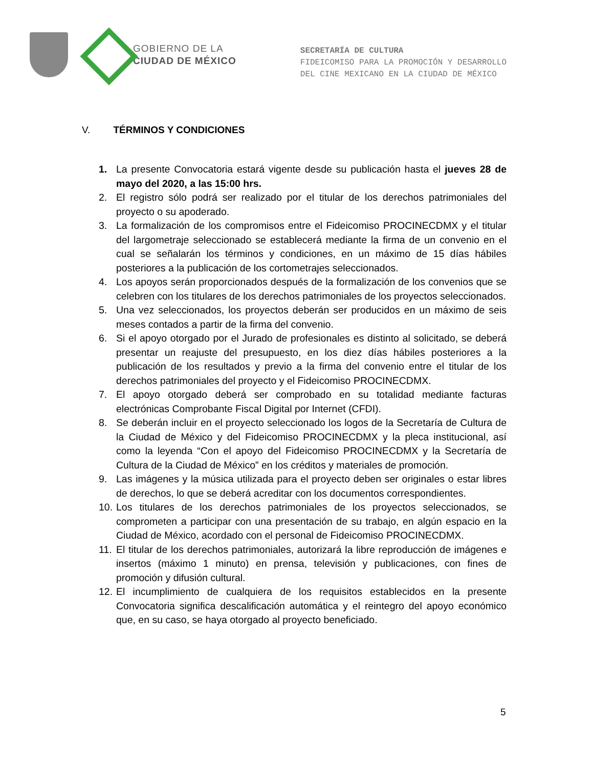GOBIERNO DE LA
CIUDAD DE MÉXICO
SECRETARÍA DE CULTURA
FIDEICOMISO PARA LA PROMOCIÓN Y DESARROLLO
DEL CINE MEXICANO EN LA CIUDAD DE MÉXICO
V. TÉRMINOS Y CONDICIONES
1. La presente Convocatoria estará vigente desde su publicación hasta el jueves 28 de mayo del 2020, a las 15:00 hrs.
2. El registro sólo podrá ser realizado por el titular de los derechos patrimoniales del proyecto o su apoderado.
3. La formalización de los compromisos entre el Fideicomiso PROCINECDMX y el titular del largometraje seleccionado se establecerá mediante la firma de un convenio en el cual se señalarán los términos y condiciones, en un máximo de 15 días hábiles posteriores a la publicación de los cortometrajes seleccionados.
4. Los apoyos serán proporcionados después de la formalización de los convenios que se celebren con los titulares de los derechos patrimoniales de los proyectos seleccionados.
5. Una vez seleccionados, los proyectos deberán ser producidos en un máximo de seis meses contados a partir de la firma del convenio.
6. Si el apoyo otorgado por el Jurado de profesionales es distinto al solicitado, se deberá presentar un reajuste del presupuesto, en los diez días hábiles posteriores a la publicación de los resultados y previo a la firma del convenio entre el titular de los derechos patrimoniales del proyecto y el Fideicomiso PROCINECDMX.
7. El apoyo otorgado deberá ser comprobado en su totalidad mediante facturas electrónicas Comprobante Fiscal Digital por Internet (CFDI).
8. Se deberán incluir en el proyecto seleccionado los logos de la Secretaría de Cultura de la Ciudad de México y del Fideicomiso PROCINECDMX y la pleca institucional, así como la leyenda “Con el apoyo del Fideicomiso PROCINECDMX y la Secretaría de Cultura de la Ciudad de México” en los créditos y materiales de promoción.
9. Las imágenes y la música utilizada para el proyecto deben ser originales o estar libres de derechos, lo que se deberá acreditar con los documentos correspondientes.
10. Los titulares de los derechos patrimoniales de los proyectos seleccionados, se comprometen a participar con una presentación de su trabajo, en algún espacio en la Ciudad de México, acordado con el personal de Fideicomiso PROCINECDMX.
11. El titular de los derechos patrimoniales, autorizará la libre reproducción de imágenes e insertos (máximo 1 minuto) en prensa, televisión y publicaciones, con fines de promoción y difusión cultural.
12. El incumplimiento de cualquiera de los requisitos establecidos en la presente Convocatoria significa descalificación automática y el reintegro del apoyo económico que, en su caso, se haya otorgado al proyecto beneficiado.
5